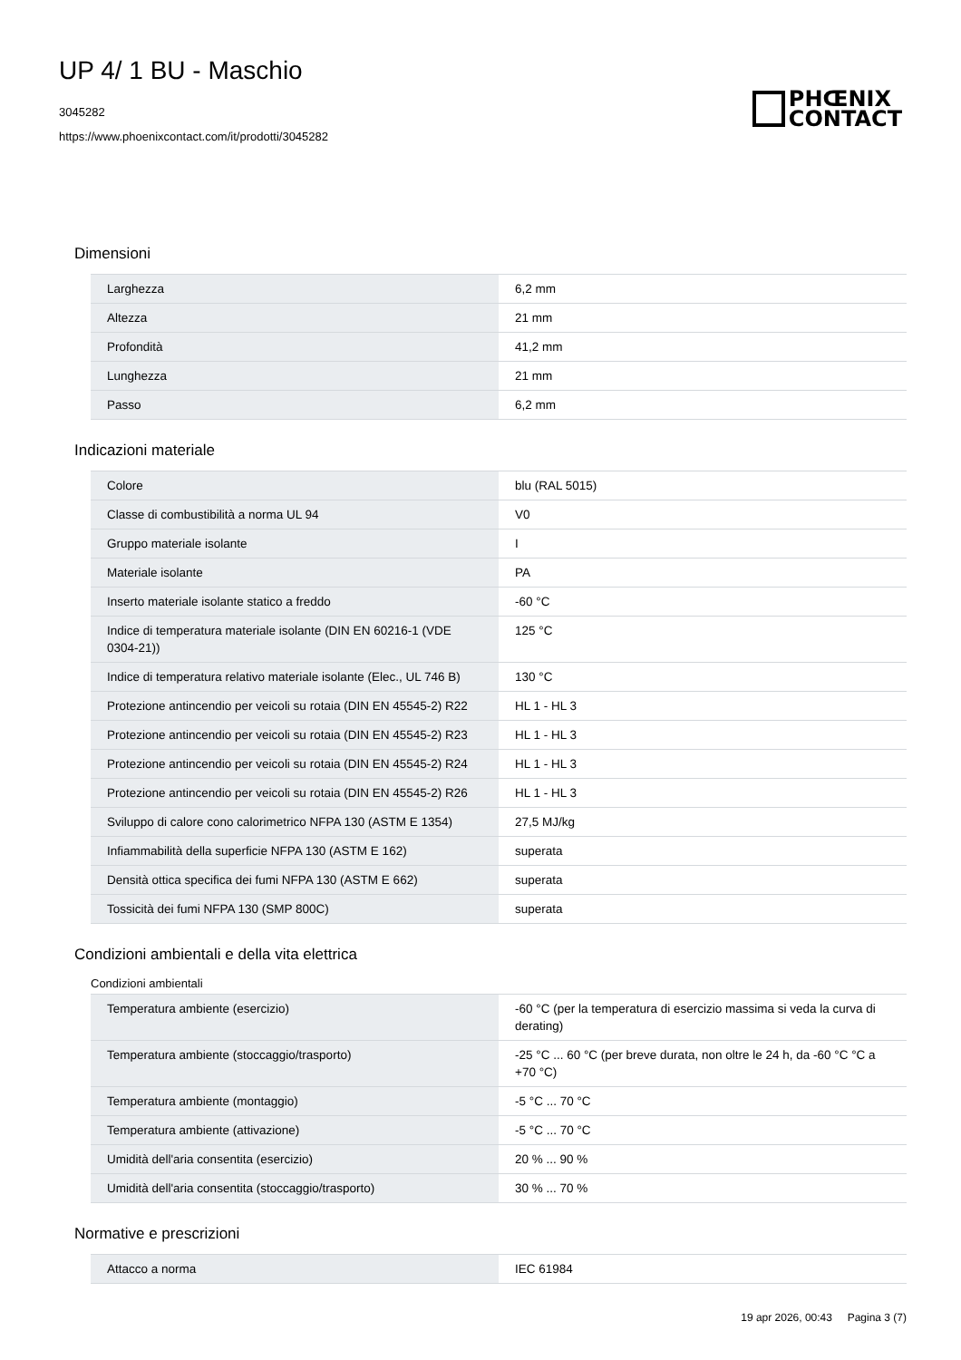UP 4/ 1 BU - Maschio
3045282
https://www.phoenixcontact.com/it/prodotti/3045282
PHŒNIX
CONTACT
Dimensioni
| Larghezza | 6,2 mm |
| Altezza | 21 mm |
| Profondità | 41,2 mm |
| Lunghezza | 21 mm |
| Passo | 6,2 mm |
Indicazioni materiale
| Colore | blu (RAL 5015) |
| Classe di combustibilità a norma UL 94 | V0 |
| Gruppo materiale isolante | I |
| Materiale isolante | PA |
| Inserto materiale isolante statico a freddo | -60 °C |
| Indice di temperatura materiale isolante (DIN EN 60216-1 (VDE 0304-21)) | 125 °C |
| Indice di temperatura relativo materiale isolante (Elec., UL 746 B) | 130 °C |
| Protezione antincendio per veicoli su rotaia (DIN EN 45545-2) R22 | HL 1 - HL 3 |
| Protezione antincendio per veicoli su rotaia (DIN EN 45545-2) R23 | HL 1 - HL 3 |
| Protezione antincendio per veicoli su rotaia (DIN EN 45545-2) R24 | HL 1 - HL 3 |
| Protezione antincendio per veicoli su rotaia (DIN EN 45545-2) R26 | HL 1 - HL 3 |
| Sviluppo di calore cono calorimetrico NFPA 130 (ASTM E 1354) | 27,5 MJ/kg |
| Infiammabilità della superficie NFPA 130 (ASTM E 162) | superata |
| Densità ottica specifica dei fumi NFPA 130 (ASTM E 662) | superata |
| Tossicità dei fumi NFPA 130 (SMP 800C) | superata |
Condizioni ambientali e della vita elettrica
Condizioni ambientali
| Temperatura ambiente (esercizio) | -60 °C (per la temperatura di esercizio massima si veda la curva di derating) |
| Temperatura ambiente (stoccaggio/trasporto) | -25 °C ... 60 °C (per breve durata, non oltre le 24 h, da -60 °C °C a +70 °C) |
| Temperatura ambiente (montaggio) | -5 °C ... 70 °C |
| Temperatura ambiente (attivazione) | -5 °C ... 70 °C |
| Umidità dell'aria consentita (esercizio) | 20 % ... 90 % |
| Umidità dell'aria consentita (stoccaggio/trasporto) | 30 % ... 70 % |
Normative e prescrizioni
| Attacco a norma | IEC 61984 |
19 apr 2026, 00:43 Pagina 3 (7)